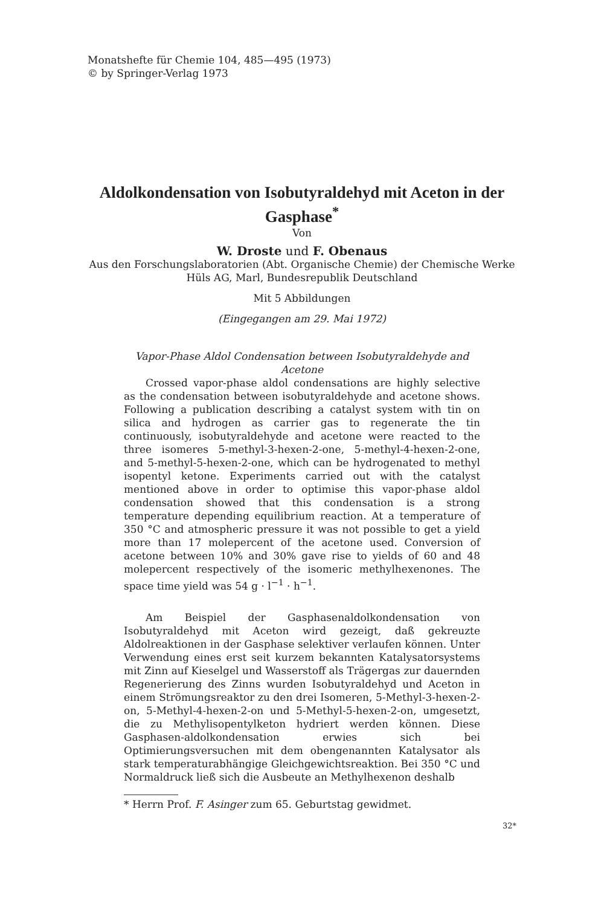Monatshefte für Chemie 104, 485—495 (1973)
© by Springer-Verlag 1973
Aldolkondensation von Isobutyraldehyd mit Aceton in der Gasphase<sup>*</sup>
Von
W. Droste und F. Obenaus
Aus den Forschungslaboratorien (Abt. Organische Chemie) der Chemische Werke Hüls AG, Marl, Bundesrepublik Deutschland
Mit 5 Abbildungen
(Eingegangen am 29. Mai 1972)
Vapor-Phase Aldol Condensation between Isobutyraldehyde and Acetone
Crossed vapor-phase aldol condensations are highly selective as the condensation between isobutyraldehyde and acetone shows. Following a publication describing a catalyst system with tin on silica and hydrogen as carrier gas to regenerate the tin continuously, isobutyraldehyde and acetone were reacted to the three isomeres 5-methyl-3-hexen-2-one, 5-methyl-4-hexen-2-one, and 5-methyl-5-hexen-2-one, which can be hydrogenated to methyl isopentyl ketone. Experiments carried out with the catalyst mentioned above in order to optimise this vapor-phase aldol condensation showed that this condensation is a strong temperature depending equilibrium reaction. At a temperature of 350 °C and atmospheric pressure it was not possible to get a yield more than 17 molepercent of the acetone used. Conversion of acetone between 10% and 30% gave rise to yields of 60 and 48 molepercent respectively of the isomeric methylhexenones. The space time yield was 54 g · l<sup>−1</sup> · h<sup>−1</sup>.
Am Beispiel der Gasphasenaldolkondensation von Isobutyraldehyd mit Aceton wird gezeigt, daß gekreuzte Aldolreaktionen in der Gasphase selektiver verlaufen können. Unter Verwendung eines erst seit kurzem bekannten Katalysatorsystems mit Zinn auf Kieselgel und Wasserstoff als Trägergas zur dauernden Regenerierung des Zinns wurden Isobutyraldehyd und Aceton in einem Strömungsreaktor zu den drei Isomeren, 5-Methyl-3-hexen-2-on, 5-Methyl-4-hexen-2-on und 5-Methyl-5-hexen-2-on, umgesetzt, die zu Methylisopentylketon hydriert werden können. Diese Gasphasen-aldolkondensation erwies sich bei Optimierungsversuchen mit dem obengenannten Katalysator als stark temperaturabhängige Gleichgewichtsreaktion. Bei 350 °C und Normaldruck ließ sich die Ausbeute an Methylhexenon deshalb
* Herrn Prof. F. Asinger zum 65. Geburtstag gewidmet.
32*